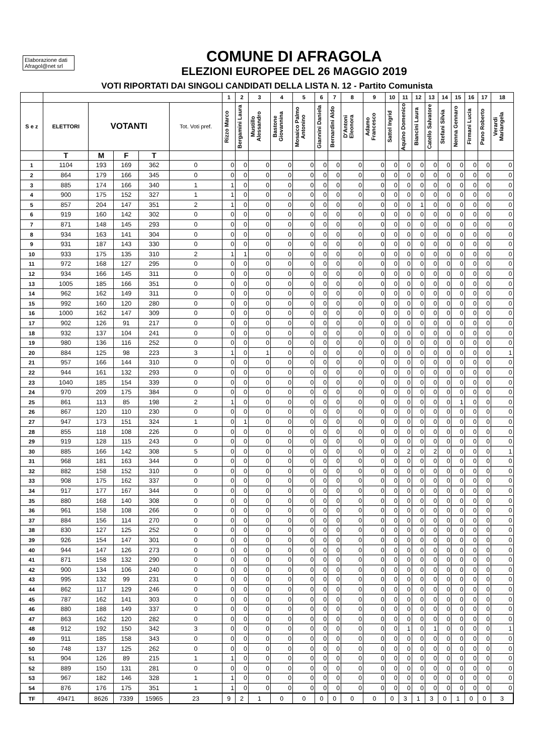Elaborazione dati Afragol@net srl
COMUNE DI AFRAGOLA
ELEZIONI EUROPEE DEL 26 MAGGIO 2019
VOTI RIPORTATI DAI SINGOLI CANDIDATI DELLA LISTA N. 12 - Partito Comunista
| | | | | | | 1 | 2 | 3 | 4 | 5 | 6 | 7 | 8 | 9 | 10 | 11 | 12 | 13 | 14 | 15 | 16 | 17 | 18 |
| --- | --- | --- | --- | --- | --- | --- | --- | --- | --- | --- | --- | --- | --- | --- | --- | --- | --- | --- | --- | --- | --- | --- | --- |
| S e z | ELETTORI | VOTANTI | | | Tot. Voti pref. | Rizzo Marco | Bergamini Laura | Mustillo Alessandro | Bastone Giovannina | Mosaico Palmo Antonino | Giannini Daniela | Bernardini Aldo | D'Antoni Eleonora | Adamo Francesco | Sattel Ingrid | Aquino Domenico | Biancini Laura | Catello Salvatore | Stefani Silvia | Nenna Gennaro | Firmani Lucia | Pano Roberto | Verardi Mariangela |
| | T | M | F | T | | | | | | | | | | | | | | | | | | | |
| 1 | 1104 | 193 | 169 | 362 | 0 | 0 | 0 | 0 | 0 | 0 | 0 | 0 | 0 | 0 | 0 | 0 | 0 | 0 | 0 | 0 | 0 | 0 | 0 |
| 2 | 864 | 179 | 166 | 345 | 0 | 0 | 0 | 0 | 0 | 0 | 0 | 0 | 0 | 0 | 0 | 0 | 0 | 0 | 0 | 0 | 0 | 0 | 0 |
| 3 | 885 | 174 | 166 | 340 | 1 | 1 | 0 | 0 | 0 | 0 | 0 | 0 | 0 | 0 | 0 | 0 | 0 | 0 | 0 | 0 | 0 | 0 | 0 |
| 4 | 900 | 175 | 152 | 327 | 1 | 1 | 0 | 0 | 0 | 0 | 0 | 0 | 0 | 0 | 0 | 0 | 0 | 0 | 0 | 0 | 0 | 0 | 0 |
| 5 | 857 | 204 | 147 | 351 | 2 | 1 | 0 | 0 | 0 | 0 | 0 | 0 | 0 | 0 | 0 | 0 | 1 | 0 | 0 | 0 | 0 | 0 | 0 |
| 6 | 919 | 160 | 142 | 302 | 0 | 0 | 0 | 0 | 0 | 0 | 0 | 0 | 0 | 0 | 0 | 0 | 0 | 0 | 0 | 0 | 0 | 0 | 0 |
| 7 | 871 | 148 | 145 | 293 | 0 | 0 | 0 | 0 | 0 | 0 | 0 | 0 | 0 | 0 | 0 | 0 | 0 | 0 | 0 | 0 | 0 | 0 | 0 |
| 8 | 934 | 163 | 141 | 304 | 0 | 0 | 0 | 0 | 0 | 0 | 0 | 0 | 0 | 0 | 0 | 0 | 0 | 0 | 0 | 0 | 0 | 0 | 0 |
| 9 | 931 | 187 | 143 | 330 | 0 | 0 | 0 | 0 | 0 | 0 | 0 | 0 | 0 | 0 | 0 | 0 | 0 | 0 | 0 | 0 | 0 | 0 | 0 |
| 10 | 933 | 175 | 135 | 310 | 2 | 1 | 1 | 0 | 0 | 0 | 0 | 0 | 0 | 0 | 0 | 0 | 0 | 0 | 0 | 0 | 0 | 0 | 0 |
| 11 | 972 | 168 | 127 | 295 | 0 | 0 | 0 | 0 | 0 | 0 | 0 | 0 | 0 | 0 | 0 | 0 | 0 | 0 | 0 | 0 | 0 | 0 | 0 |
| 12 | 934 | 166 | 145 | 311 | 0 | 0 | 0 | 0 | 0 | 0 | 0 | 0 | 0 | 0 | 0 | 0 | 0 | 0 | 0 | 0 | 0 | 0 | 0 |
| 13 | 1005 | 185 | 166 | 351 | 0 | 0 | 0 | 0 | 0 | 0 | 0 | 0 | 0 | 0 | 0 | 0 | 0 | 0 | 0 | 0 | 0 | 0 | 0 |
| 14 | 962 | 162 | 149 | 311 | 0 | 0 | 0 | 0 | 0 | 0 | 0 | 0 | 0 | 0 | 0 | 0 | 0 | 0 | 0 | 0 | 0 | 0 | 0 |
| 15 | 992 | 160 | 120 | 280 | 0 | 0 | 0 | 0 | 0 | 0 | 0 | 0 | 0 | 0 | 0 | 0 | 0 | 0 | 0 | 0 | 0 | 0 | 0 |
| 16 | 1000 | 162 | 147 | 309 | 0 | 0 | 0 | 0 | 0 | 0 | 0 | 0 | 0 | 0 | 0 | 0 | 0 | 0 | 0 | 0 | 0 | 0 | 0 |
| 17 | 902 | 126 | 91 | 217 | 0 | 0 | 0 | 0 | 0 | 0 | 0 | 0 | 0 | 0 | 0 | 0 | 0 | 0 | 0 | 0 | 0 | 0 | 0 |
| 18 | 932 | 137 | 104 | 241 | 0 | 0 | 0 | 0 | 0 | 0 | 0 | 0 | 0 | 0 | 0 | 0 | 0 | 0 | 0 | 0 | 0 | 0 | 0 |
| 19 | 980 | 136 | 116 | 252 | 0 | 0 | 0 | 0 | 0 | 0 | 0 | 0 | 0 | 0 | 0 | 0 | 0 | 0 | 0 | 0 | 0 | 0 | 0 |
| 20 | 884 | 125 | 98 | 223 | 3 | 1 | 0 | 1 | 0 | 0 | 0 | 0 | 0 | 0 | 0 | 0 | 0 | 0 | 0 | 0 | 0 | 0 | 1 |
| 21 | 957 | 166 | 144 | 310 | 0 | 0 | 0 | 0 | 0 | 0 | 0 | 0 | 0 | 0 | 0 | 0 | 0 | 0 | 0 | 0 | 0 | 0 | 0 |
| 22 | 944 | 161 | 132 | 293 | 0 | 0 | 0 | 0 | 0 | 0 | 0 | 0 | 0 | 0 | 0 | 0 | 0 | 0 | 0 | 0 | 0 | 0 | 0 |
| 23 | 1040 | 185 | 154 | 339 | 0 | 0 | 0 | 0 | 0 | 0 | 0 | 0 | 0 | 0 | 0 | 0 | 0 | 0 | 0 | 0 | 0 | 0 | 0 |
| 24 | 970 | 209 | 175 | 384 | 0 | 0 | 0 | 0 | 0 | 0 | 0 | 0 | 0 | 0 | 0 | 0 | 0 | 0 | 0 | 0 | 0 | 0 | 0 |
| 25 | 861 | 113 | 85 | 198 | 2 | 1 | 0 | 0 | 0 | 0 | 0 | 0 | 0 | 0 | 0 | 0 | 0 | 0 | 0 | 1 | 0 | 0 | 0 |
| 26 | 867 | 120 | 110 | 230 | 0 | 0 | 0 | 0 | 0 | 0 | 0 | 0 | 0 | 0 | 0 | 0 | 0 | 0 | 0 | 0 | 0 | 0 | 0 |
| 27 | 947 | 173 | 151 | 324 | 1 | 0 | 1 | 0 | 0 | 0 | 0 | 0 | 0 | 0 | 0 | 0 | 0 | 0 | 0 | 0 | 0 | 0 | 0 |
| 28 | 855 | 118 | 108 | 226 | 0 | 0 | 0 | 0 | 0 | 0 | 0 | 0 | 0 | 0 | 0 | 0 | 0 | 0 | 0 | 0 | 0 | 0 | 0 |
| 29 | 919 | 128 | 115 | 243 | 0 | 0 | 0 | 0 | 0 | 0 | 0 | 0 | 0 | 0 | 0 | 0 | 0 | 0 | 0 | 0 | 0 | 0 | 0 |
| 30 | 885 | 166 | 142 | 308 | 5 | 0 | 0 | 0 | 0 | 0 | 0 | 0 | 0 | 0 | 0 | 2 | 0 | 2 | 0 | 0 | 0 | 0 | 1 |
| 31 | 968 | 181 | 163 | 344 | 0 | 0 | 0 | 0 | 0 | 0 | 0 | 0 | 0 | 0 | 0 | 0 | 0 | 0 | 0 | 0 | 0 | 0 | 0 |
| 32 | 882 | 158 | 152 | 310 | 0 | 0 | 0 | 0 | 0 | 0 | 0 | 0 | 0 | 0 | 0 | 0 | 0 | 0 | 0 | 0 | 0 | 0 | 0 |
| 33 | 908 | 175 | 162 | 337 | 0 | 0 | 0 | 0 | 0 | 0 | 0 | 0 | 0 | 0 | 0 | 0 | 0 | 0 | 0 | 0 | 0 | 0 | 0 |
| 34 | 917 | 177 | 167 | 344 | 0 | 0 | 0 | 0 | 0 | 0 | 0 | 0 | 0 | 0 | 0 | 0 | 0 | 0 | 0 | 0 | 0 | 0 | 0 |
| 35 | 880 | 168 | 140 | 308 | 0 | 0 | 0 | 0 | 0 | 0 | 0 | 0 | 0 | 0 | 0 | 0 | 0 | 0 | 0 | 0 | 0 | 0 | 0 |
| 36 | 961 | 158 | 108 | 266 | 0 | 0 | 0 | 0 | 0 | 0 | 0 | 0 | 0 | 0 | 0 | 0 | 0 | 0 | 0 | 0 | 0 | 0 | 0 |
| 37 | 884 | 156 | 114 | 270 | 0 | 0 | 0 | 0 | 0 | 0 | 0 | 0 | 0 | 0 | 0 | 0 | 0 | 0 | 0 | 0 | 0 | 0 | 0 |
| 38 | 830 | 127 | 125 | 252 | 0 | 0 | 0 | 0 | 0 | 0 | 0 | 0 | 0 | 0 | 0 | 0 | 0 | 0 | 0 | 0 | 0 | 0 | 0 |
| 39 | 926 | 154 | 147 | 301 | 0 | 0 | 0 | 0 | 0 | 0 | 0 | 0 | 0 | 0 | 0 | 0 | 0 | 0 | 0 | 0 | 0 | 0 | 0 |
| 40 | 944 | 147 | 126 | 273 | 0 | 0 | 0 | 0 | 0 | 0 | 0 | 0 | 0 | 0 | 0 | 0 | 0 | 0 | 0 | 0 | 0 | 0 | 0 |
| 41 | 871 | 158 | 132 | 290 | 0 | 0 | 0 | 0 | 0 | 0 | 0 | 0 | 0 | 0 | 0 | 0 | 0 | 0 | 0 | 0 | 0 | 0 | 0 |
| 42 | 900 | 134 | 106 | 240 | 0 | 0 | 0 | 0 | 0 | 0 | 0 | 0 | 0 | 0 | 0 | 0 | 0 | 0 | 0 | 0 | 0 | 0 | 0 |
| 43 | 995 | 132 | 99 | 231 | 0 | 0 | 0 | 0 | 0 | 0 | 0 | 0 | 0 | 0 | 0 | 0 | 0 | 0 | 0 | 0 | 0 | 0 | 0 |
| 44 | 862 | 117 | 129 | 246 | 0 | 0 | 0 | 0 | 0 | 0 | 0 | 0 | 0 | 0 | 0 | 0 | 0 | 0 | 0 | 0 | 0 | 0 | 0 |
| 45 | 787 | 162 | 141 | 303 | 0 | 0 | 0 | 0 | 0 | 0 | 0 | 0 | 0 | 0 | 0 | 0 | 0 | 0 | 0 | 0 | 0 | 0 | 0 |
| 46 | 880 | 188 | 149 | 337 | 0 | 0 | 0 | 0 | 0 | 0 | 0 | 0 | 0 | 0 | 0 | 0 | 0 | 0 | 0 | 0 | 0 | 0 | 0 |
| 47 | 863 | 162 | 120 | 282 | 0 | 0 | 0 | 0 | 0 | 0 | 0 | 0 | 0 | 0 | 0 | 0 | 0 | 0 | 0 | 0 | 0 | 0 | 0 |
| 48 | 912 | 192 | 150 | 342 | 3 | 0 | 0 | 0 | 0 | 0 | 0 | 0 | 0 | 0 | 0 | 1 | 0 | 1 | 0 | 0 | 0 | 0 | 1 |
| 49 | 911 | 185 | 158 | 343 | 0 | 0 | 0 | 0 | 0 | 0 | 0 | 0 | 0 | 0 | 0 | 0 | 0 | 0 | 0 | 0 | 0 | 0 | 0 |
| 50 | 748 | 137 | 125 | 262 | 0 | 0 | 0 | 0 | 0 | 0 | 0 | 0 | 0 | 0 | 0 | 0 | 0 | 0 | 0 | 0 | 0 | 0 | 0 |
| 51 | 904 | 126 | 89 | 215 | 1 | 1 | 0 | 0 | 0 | 0 | 0 | 0 | 0 | 0 | 0 | 0 | 0 | 0 | 0 | 0 | 0 | 0 | 0 |
| 52 | 889 | 150 | 131 | 281 | 0 | 0 | 0 | 0 | 0 | 0 | 0 | 0 | 0 | 0 | 0 | 0 | 0 | 0 | 0 | 0 | 0 | 0 | 0 |
| 53 | 967 | 182 | 146 | 328 | 1 | 1 | 0 | 0 | 0 | 0 | 0 | 0 | 0 | 0 | 0 | 0 | 0 | 0 | 0 | 0 | 0 | 0 | 0 |
| 54 | 876 | 176 | 175 | 351 | 1 | 1 | 0 | 0 | 0 | 0 | 0 | 0 | 0 | 0 | 0 | 0 | 0 | 0 | 0 | 0 | 0 | 0 | 0 |
| TF | 49471 | 8626 | 7339 | 15965 | 23 | 9 | 2 | 1 | 0 | 0 | 0 | 0 | 0 | 0 | 0 | 3 | 1 | 3 | 0 | 1 | 0 | 0 | 3 |